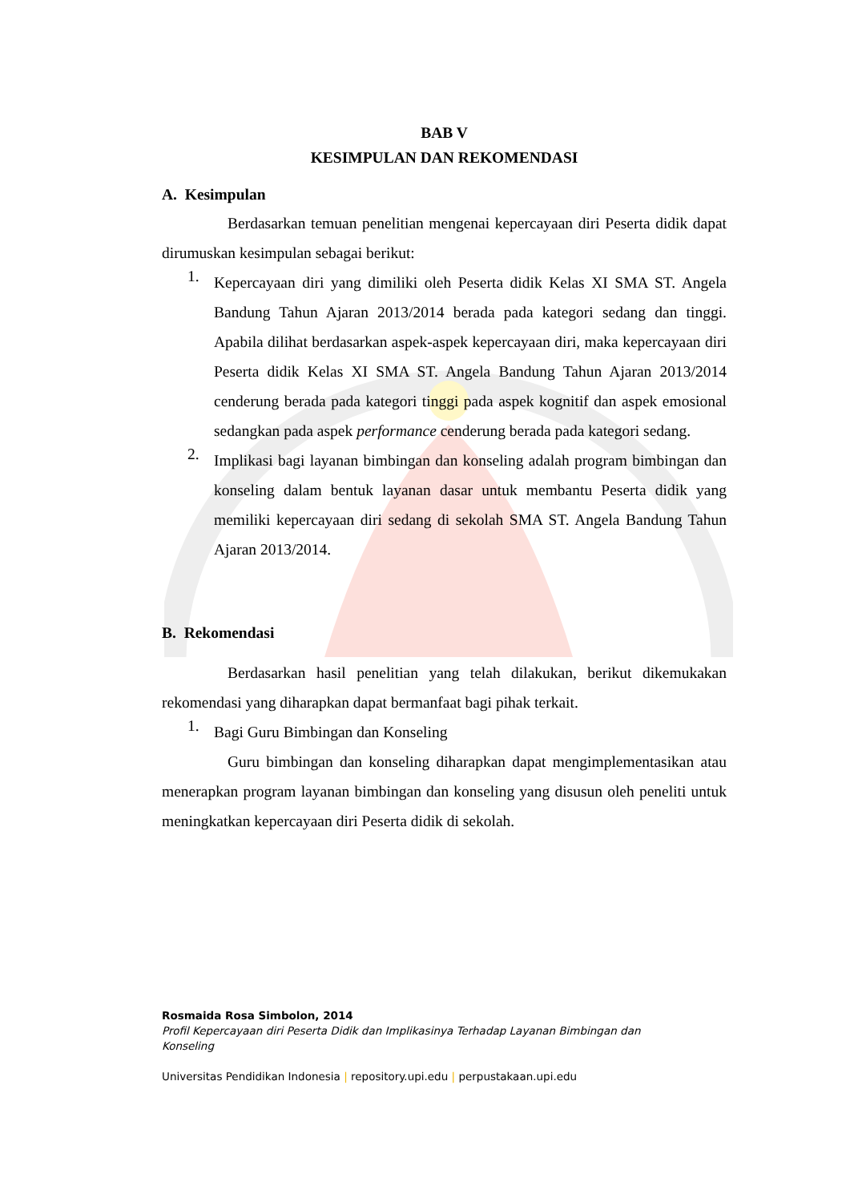BAB V
KESIMPULAN DAN REKOMENDASI
A. Kesimpulan
Berdasarkan temuan penelitian mengenai kepercayaan diri Peserta didik dapat dirumuskan kesimpulan sebagai berikut:
1.
Kepercayaan diri yang dimiliki oleh Peserta didik Kelas XI SMA ST. Angela Bandung Tahun Ajaran 2013/2014 berada pada kategori sedang dan tinggi. Apabila dilihat berdasarkan aspek-aspek kepercayaan diri, maka kepercayaan diri Peserta didik Kelas XI SMA ST. Angela Bandung Tahun Ajaran 2013/2014 cenderung berada pada kategori tinggi pada aspek kognitif dan aspek emosional sedangkan pada aspek performance cenderung berada pada kategori sedang.
2.
Implikasi bagi layanan bimbingan dan konseling adalah program bimbingan dan konseling dalam bentuk layanan dasar untuk membantu Peserta didik yang memiliki kepercayaan diri sedang di sekolah SMA ST. Angela Bandung Tahun Ajaran 2013/2014.
B. Rekomendasi
Berdasarkan hasil penelitian yang telah dilakukan, berikut dikemukakan rekomendasi yang diharapkan dapat bermanfaat bagi pihak terkait.
1.
Bagi Guru Bimbingan dan Konseling
Guru bimbingan dan konseling diharapkan dapat mengimplementasikan atau menerapkan program layanan bimbingan dan konseling yang disusun oleh peneliti untuk meningkatkan kepercayaan diri Peserta didik di sekolah.
Rosmaida Rosa Simbolon, 2014
Profil Kepercayaan diri Peserta Didik dan Implikasinya Terhadap Layanan Bimbingan dan
Konseling
Universitas Pendidikan Indonesia | repository.upi.edu | perpustakaan.upi.edu